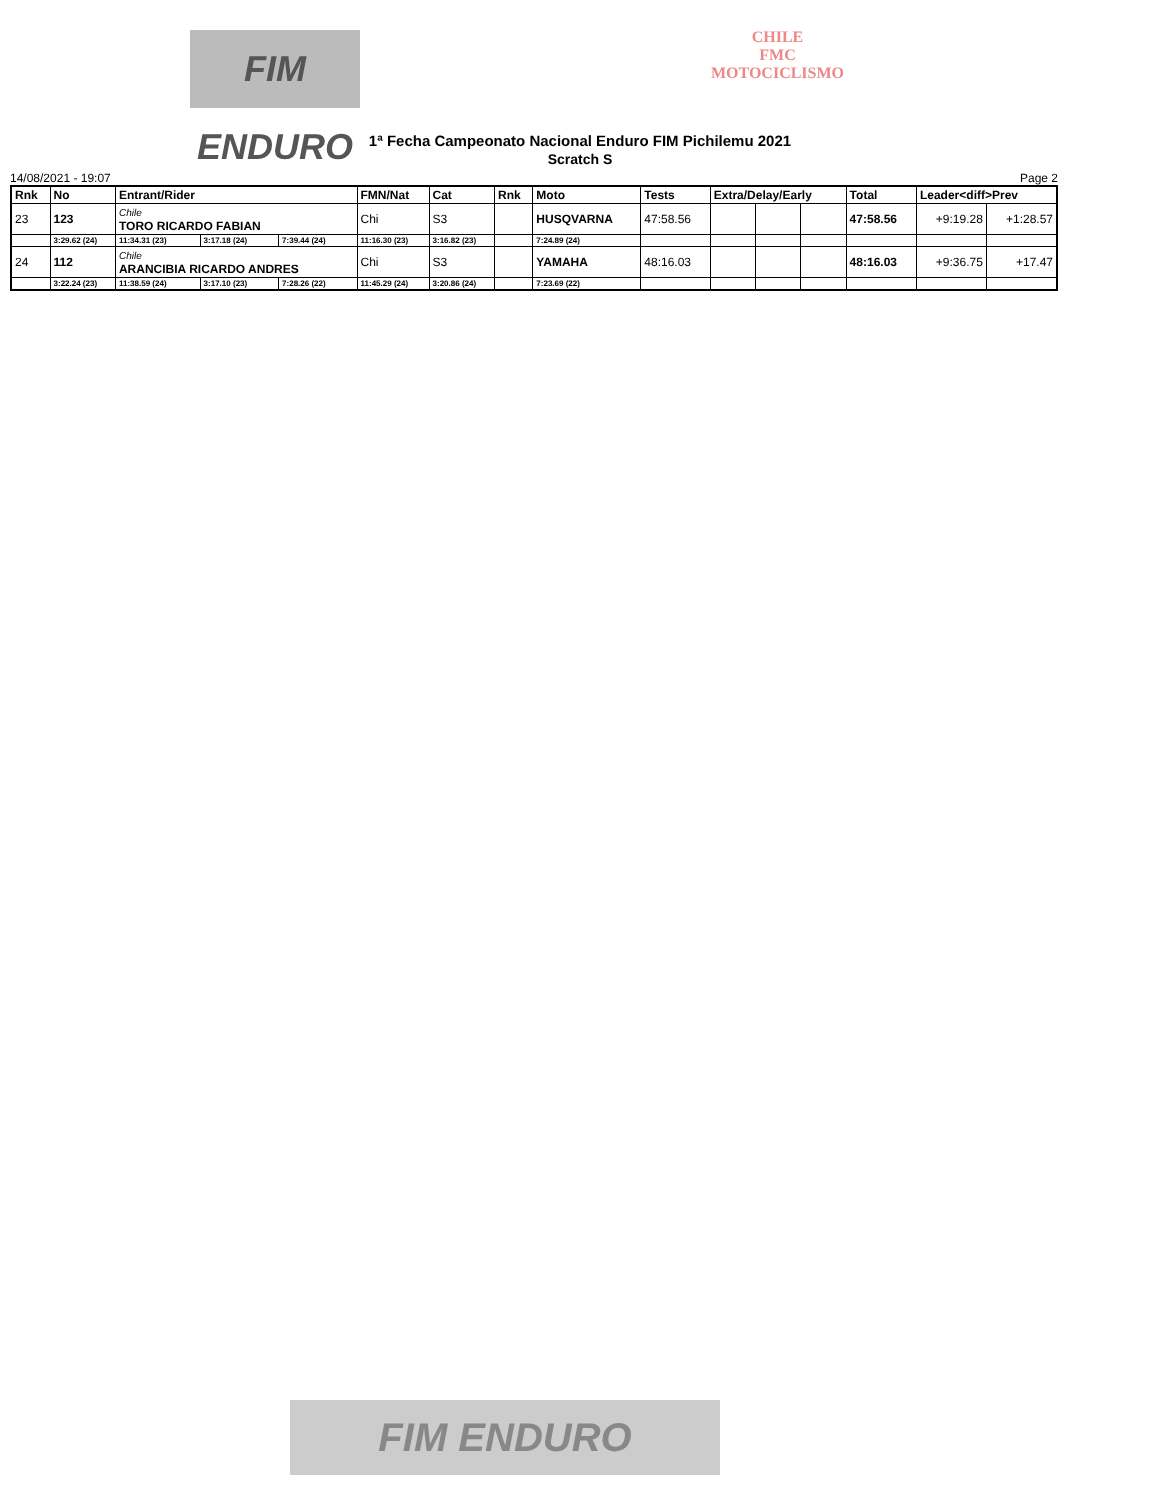FIM ENDURO
CHILE
FMC
MOTOCICLISMO
1ª Fecha Campeonato Nacional Enduro FIM Pichilemu 2021
Scratch S
14/08/2021 - 19:07 Page 2
| Rnk | No | Entrant/Rider | | | FMN/Nat | Cat | Rnk | Moto | Tests | Extra/Delay/Early | | | Total | Leader<diff>Prev | |
| --- | --- | --- | --- | --- | --- | --- | --- | --- | --- | --- | --- | --- | --- | --- | --- |
| 23 | 123 | Chile TORO RICARDO FABIAN | | | Chi | S3 | | HUSQVARNA | 47:58.56 | | | | 47:58.56 | +9:19.28 | +1:28.57 |
| | 3:29.62 (24) | 11:34.31 (23) | 3:17.18 (24) | 7:39.44 (24) | 11:16.30 (23) | 3:16.82 (23) | | 7:24.89 (24) | | | | | | | |
| 24 | 112 | Chile ARANCIBIA RICARDO ANDRES | | | Chi | S3 | | YAMAHA | 48:16.03 | | | | 48:16.03 | +9:36.75 | +17.47 |
| | 3:22.24 (23) | 11:38.59 (24) | 3:17.10 (23) | 7:28.26 (22) | 11:45.29 (24) | 3:20.86 (24) | | 7:23.69 (22) | | | | | | | |
FIM ENDURO